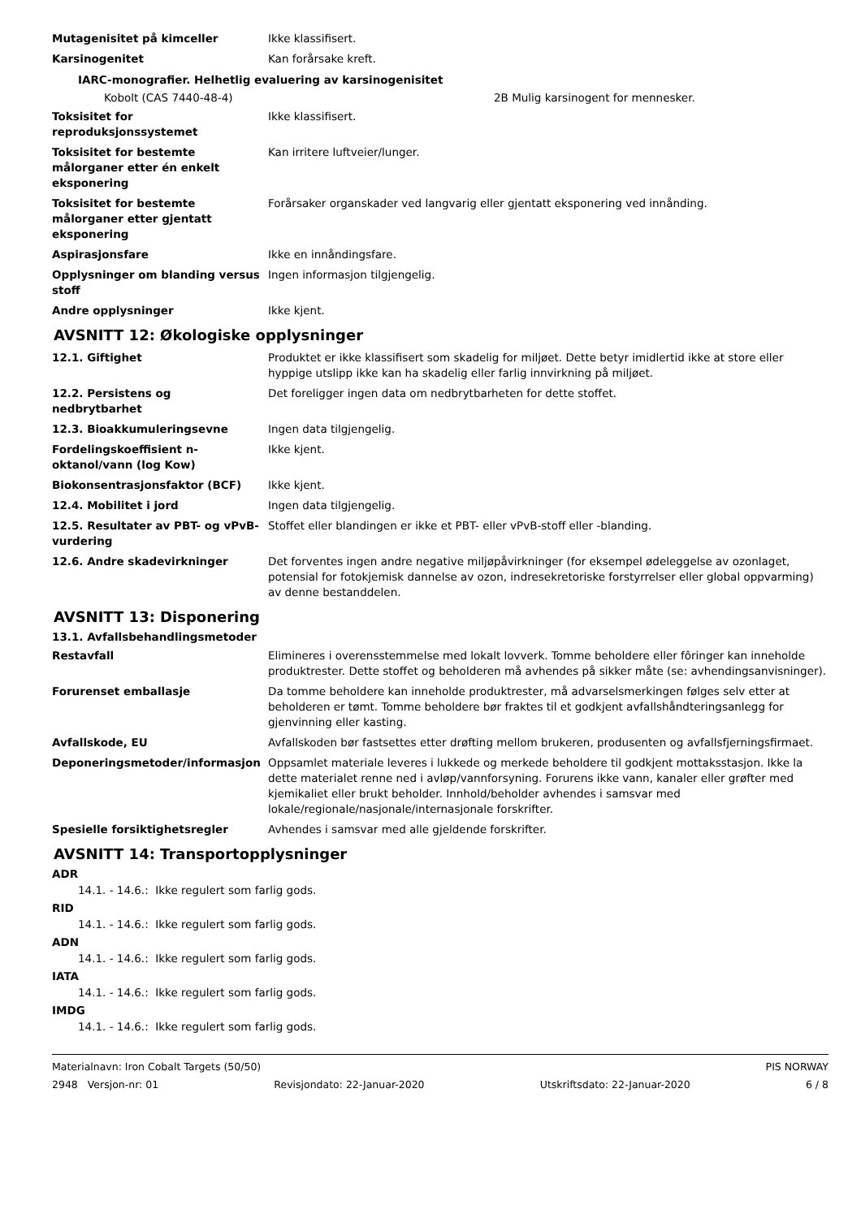| Mutagenisitet på kimceller | Ikke klassifisert. |
| Karsinogenitet | Kan forårsake kreft. |
IARC-monografier. Helhetlig evaluering av karsinogenisitet
Kobolt (CAS 7440-48-4) 2B Mulig karsinogent for mennesker.
| Toksisitet for reproduksjonssystemet | Ikke klassifisert. |
| Toksisitet for bestemte målorganer etter én enkelt eksponering | Kan irritere luftveier/lunger. |
| Toksisitet for bestemte målorganer etter gjentatt eksponering | Forårsaker organskader ved langvarig eller gjentatt eksponering ved innånding. |
| Aspirasjonsfare | Ikke en innåndingsfare. |
| Opplysninger om blanding versus stoff | Ingen informasjon tilgjengelig. |
| Andre opplysninger | Ikke kjent. |
AVSNITT 12: Økologiske opplysninger
| 12.1. Giftighet | Produktet er ikke klassifisert som skadelig for miljøet. Dette betyr imidlertid ikke at store eller hyppige utslipp ikke kan ha skadelig eller farlig innvirkning på miljøet. |
| 12.2. Persistens og nedbrytbarhet | Det foreligger ingen data om nedbrytbarheten for dette stoffet. |
| 12.3. Bioakkumuleringsevne | Ingen data tilgjengelig. |
| Fordelingskoeffisient n-oktanol/vann (log Kow) | Ikke kjent. |
| Biokonsentrasjonsfaktor (BCF) | Ikke kjent. |
| 12.4. Mobilitet i jord | Ingen data tilgjengelig. |
| 12.5. Resultater av PBT- og vPvB-vurdering | Stoffet eller blandingen er ikke et PBT- eller vPvB-stoff eller -blanding. |
| 12.6. Andre skadevirkninger | Det forventes ingen andre negative miljøpåvirkninger (for eksempel ødeleggelse av ozonlaget, potensial for fotokjemisk dannelse av ozon, indresekretoriske forstyrrelser eller global oppvarming) av denne bestanddelen. |
AVSNITT 13: Disponering
13.1. Avfallsbehandlingsmetoder
| Restavfall | Elimineres i overensstemmelse med lokalt lovverk. Tomme beholdere eller fôringer kan inneholde produktrester. Dette stoffet og beholderen må avhendes på sikker måte (se: avhendingsanvisninger). |
| Forurenset emballasje | Da tomme beholdere kan inneholde produktrester, må advarselsmerkingen følges selv etter at beholderen er tømt. Tomme beholdere bør fraktes til et godkjent avfallshåndteringsanlegg for gjenvinning eller kasting. |
| Avfallskode, EU | Avfallskoden bør fastsettes etter drøfting mellom brukeren, produsenten og avfallsfjerningsfirmaet. |
| Deponeringsmetoder/informasjon | Oppsamlet materiale leveres i lukkede og merkede beholdere til godkjent mottaksstasjon. Ikke la dette materialet renne ned i avløp/vannforsyning. Forurens ikke vann, kanaler eller grøfter med kjemikaliet eller brukt beholder. Innhold/beholder avhendes i samsvar med lokale/regionale/nasjonale/internasjonale forskrifter. |
| Spesielle forsiktighetsregler | Avhendes i samsvar med alle gjeldende forskrifter. |
AVSNITT 14: Transportopplysninger
ADR
14.1. - 14.6.: Ikke regulert som farlig gods.
RID
14.1. - 14.6.: Ikke regulert som farlig gods.
ADN
14.1. - 14.6.: Ikke regulert som farlig gods.
IATA
14.1. - 14.6.: Ikke regulert som farlig gods.
IMDG
14.1. - 14.6.: Ikke regulert som farlig gods.
Materialnavn: Iron Cobalt Targets (50/50) PIS NORWAY
2948 Versjon-nr: 01 Revisjondato: 22-Januar-2020 Utskriftsdato: 22-Januar-2020 6 / 8